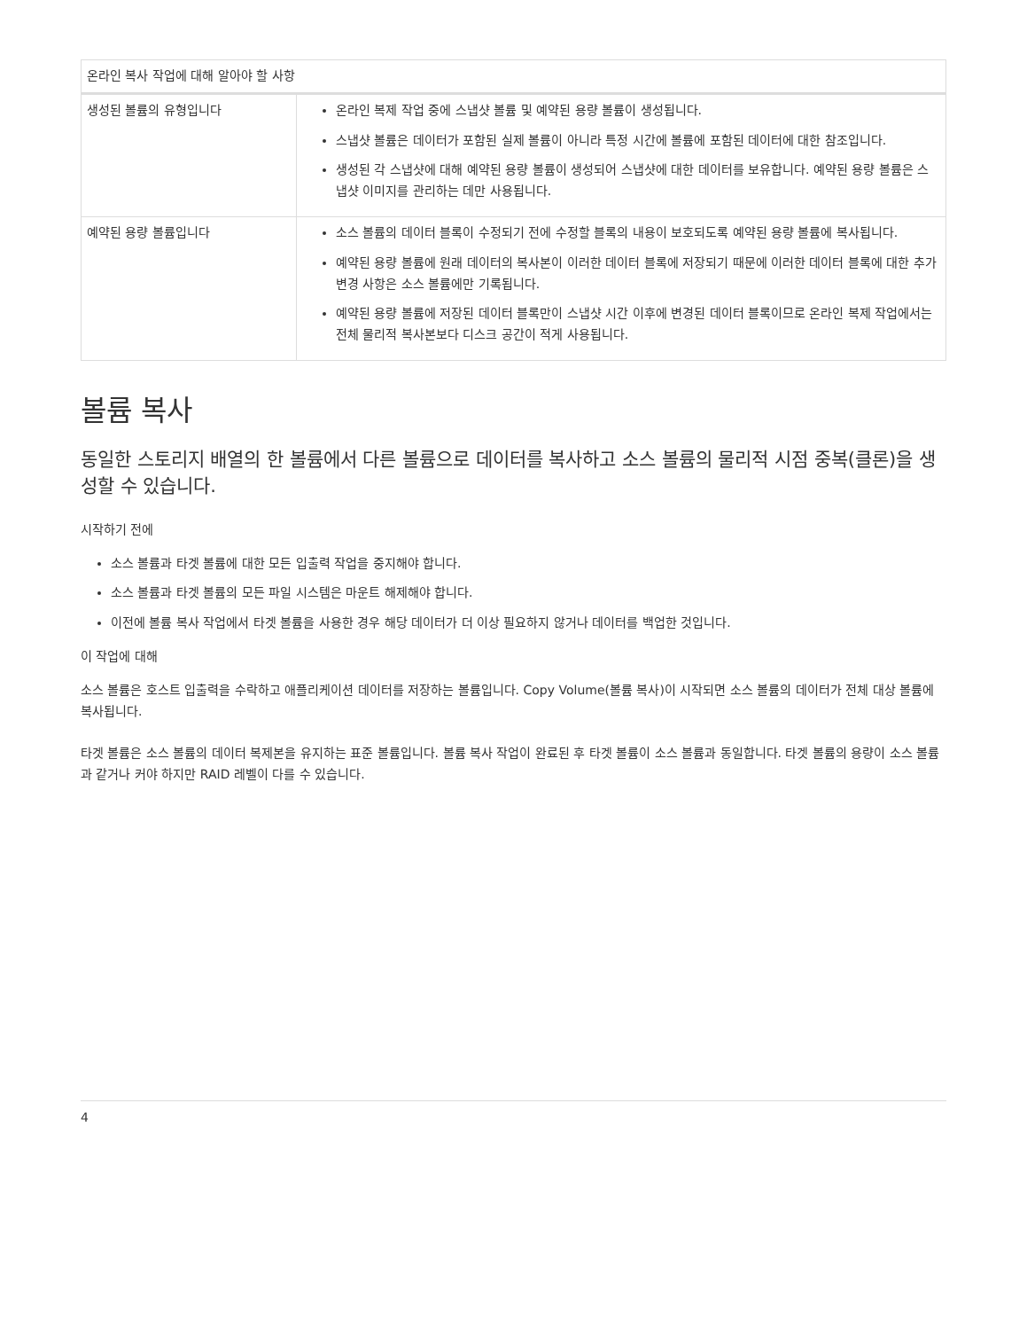| 온라인 복사 작업에 대해 알아야 할 사항 | |
| --- | --- |
| 생성된 볼륨의 유형입니다 | 온라인 복제 작업 중에 스냅샷 볼륨 및 예약된 용량 볼륨이 생성됩니다. 스냅샷 볼륨은 데이터가 포함된 실제 볼륨이 아니라 특정 시간에 볼륨에 포함된 데이터에 대한 참조입니다. 생성된 각 스냅샷에 대해 예약된 용량 볼륨이 생성되어 스냅샷에 대한 데이터를 보유합니다. 예약된 용량 볼륨은 스냅샷 이미지를 관리하는 데만 사용됩니다. |
| 예약된 용량 볼륨입니다 | 소스 볼륨의 데이터 블록이 수정되기 전에 수정할 블록의 내용이 보호되도록 예약된 용량 볼륨에 복사됩니다. 예약된 용량 볼륨에 원래 데이터의 복사본이 이러한 데이터 블록에 저장되기 때문에 이러한 데이터 블록에 대한 추가 변경 사항은 소스 볼륨에만 기록됩니다. 예약된 용량 볼륨에 저장된 데이터 블록만이 스냅샷 시간 이후에 변경된 데이터 블록이므로 온라인 복제 작업에서는 전체 물리적 복사본보다 디스크 공간이 적게 사용됩니다. |
볼륨 복사
동일한 스토리지 배열의 한 볼륨에서 다른 볼륨으로 데이터를 복사하고 소스 볼륨의 물리적 시점 중복(클론)을 생성할 수 있습니다.
시작하기 전에
소스 볼륨과 타겟 볼륨에 대한 모든 입출력 작업을 중지해야 합니다.
소스 볼륨과 타겟 볼륨의 모든 파일 시스템은 마운트 해제해야 합니다.
이전에 볼륨 복사 작업에서 타겟 볼륨을 사용한 경우 해당 데이터가 더 이상 필요하지 않거나 데이터를 백업한 것입니다.
이 작업에 대해
소스 볼륨은 호스트 입출력을 수락하고 애플리케이션 데이터를 저장하는 볼륨입니다. Copy Volume(볼륨 복사)이 시작되면 소스 볼륨의 데이터가 전체 대상 볼륨에 복사됩니다.
타겟 볼륨은 소스 볼륨의 데이터 복제본을 유지하는 표준 볼륨입니다. 볼륨 복사 작업이 완료된 후 타겟 볼륨이 소스 볼륨과 동일합니다. 타겟 볼륨의 용량이 소스 볼륨과 같거나 커야 하지만 RAID 레벨이 다를 수 있습니다.
4